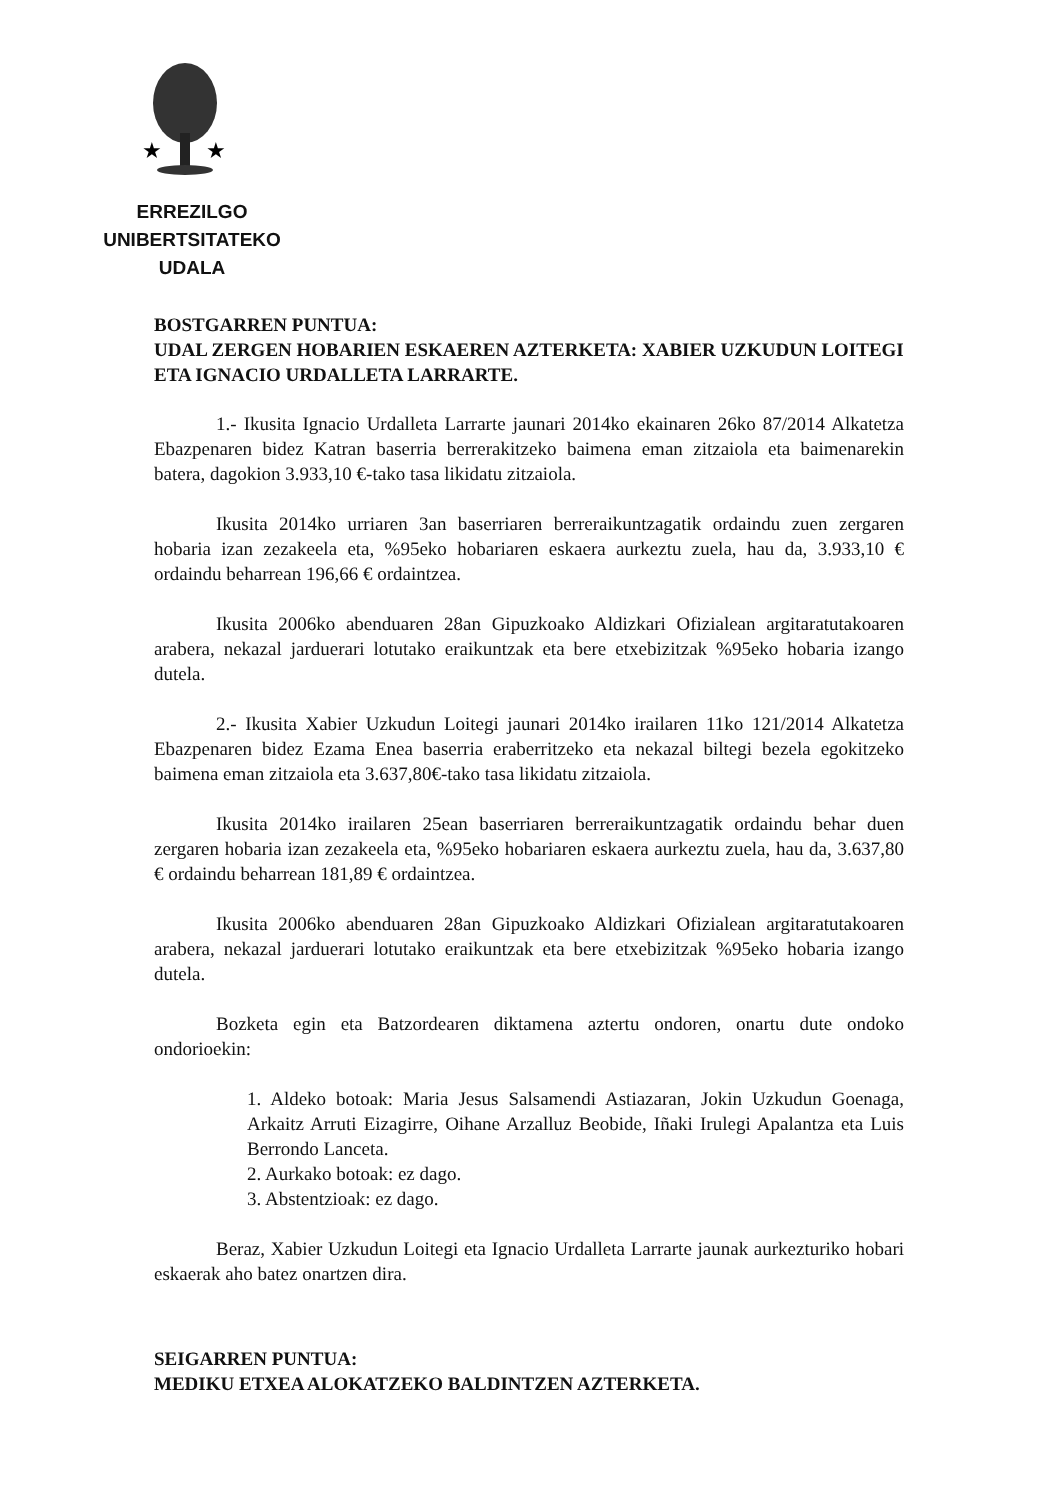★
★
ERREZILGO UNIBERTSITATEKO
UDALA
BOSTGARREN PUNTUA:
UDAL ZERGEN HOBARIEN ESKAEREN AZTERKETA: XABIER UZKUDUN LOITEGI ETA IGNACIO URDALLETA LARRARTE.
1.- Ikusita Ignacio Urdalleta Larrarte jaunari 2014ko ekainaren 26ko 87/2014 Alkatetza Ebazpenaren bidez Katran baserria berrerakitzeko baimena eman zitzaiola eta baimenarekin batera, dagokion 3.933,10 €-tako tasa likidatu zitzaiola.
Ikusita 2014ko urriaren 3an baserriaren berreraikuntzagatik ordaindu zuen zergaren hobaria izan zezakeela eta, %95eko hobariaren eskaera aurkeztu zuela, hau da, 3.933,10 € ordaindu beharrean 196,66 € ordaintzea.
Ikusita 2006ko abenduaren 28an Gipuzkoako Aldizkari Ofizialean argitaratutakoaren arabera, nekazal jarduerari lotutako eraikuntzak eta bere etxebizitzak %95eko hobaria izango dutela.
2.- Ikusita Xabier Uzkudun Loitegi jaunari 2014ko irailaren 11ko 121/2014 Alkatetza Ebazpenaren bidez Ezama Enea baserria eraberritzeko eta nekazal biltegi bezela egokitzeko baimena eman zitzaiola eta 3.637,80€-tako tasa likidatu zitzaiola.
Ikusita 2014ko irailaren 25ean baserriaren berreraikuntzagatik ordaindu behar duen zergaren hobaria izan zezakeela eta, %95eko hobariaren eskaera aurkeztu zuela, hau da, 3.637,80 € ordaindu beharrean 181,89 € ordaintzea.
Ikusita 2006ko abenduaren 28an Gipuzkoako Aldizkari Ofizialean argitaratutakoaren arabera, nekazal jarduerari lotutako eraikuntzak eta bere etxebizitzak %95eko hobaria izango dutela.
Bozketa egin eta Batzordearen diktamena aztertu ondoren, onartu dute ondoko ondorioekin:
1. Aldeko botoak: Maria Jesus Salsamendi Astiazaran, Jokin Uzkudun Goenaga, Arkaitz Arruti Eizagirre, Oihane Arzalluz Beobide, Iñaki Irulegi Apalantza eta Luis Berrondo Lanceta.
2. Aurkako botoak: ez dago.
3. Abstentzioak: ez dago.
Beraz, Xabier Uzkudun Loitegi eta Ignacio Urdalleta Larrarte jaunak aurkezturiko hobari eskaerak aho batez onartzen dira.
SEIGARREN PUNTUA:
MEDIKU ETXEA ALOKATZEKO BALDINTZEN AZTERKETA.